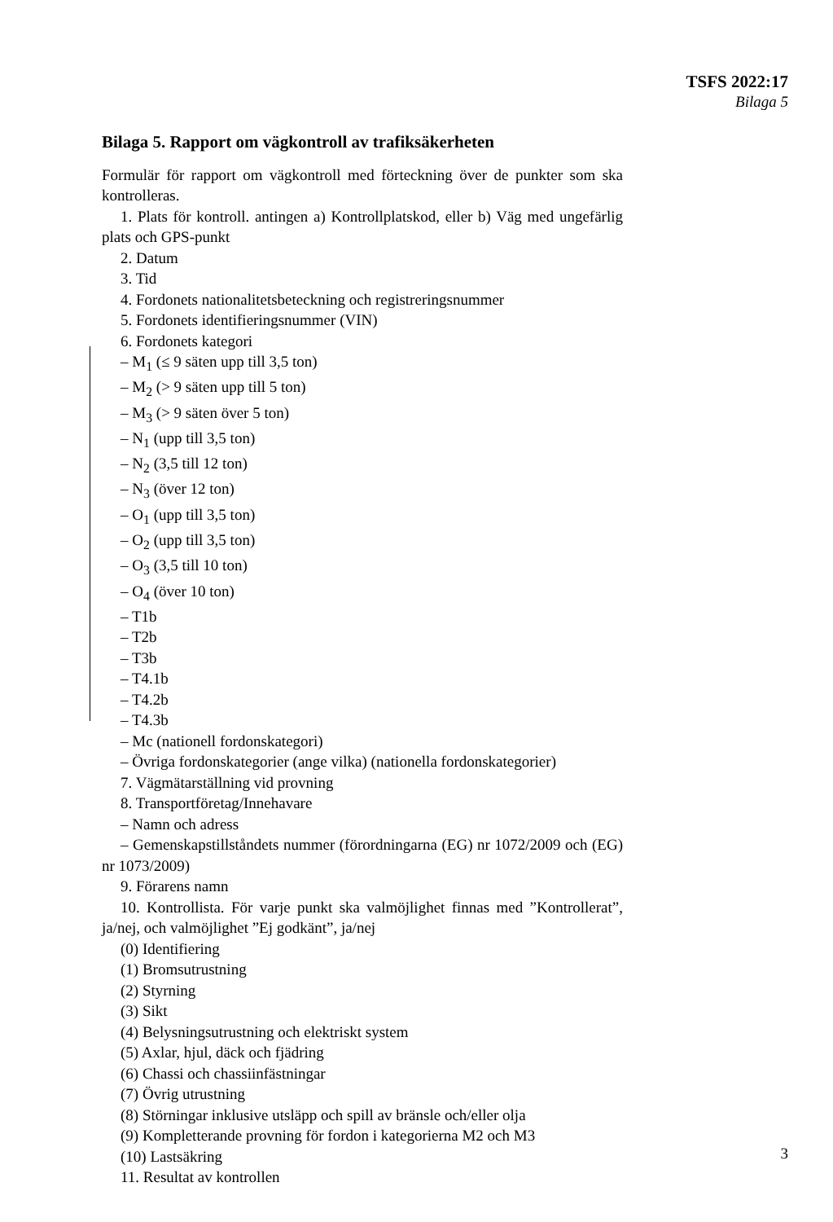TSFS 2022:17
Bilaga 5
Bilaga 5. Rapport om vägkontroll av trafiksäkerheten
Formulär för rapport om vägkontroll med förteckning över de punkter som ska kontrolleras.
1. Plats för kontroll. antingen a) Kontrollplatskod, eller b) Väg med ungefärlig plats och GPS-punkt
2. Datum
3. Tid
4. Fordonets nationalitetsbeteckning och registreringsnummer
5. Fordonets identifieringsnummer (VIN)
6. Fordonets kategori
– M<sub>1</sub> (≤ 9 säten upp till 3,5 ton)
– M<sub>2</sub> (> 9 säten upp till 5 ton)
– M<sub>3</sub> (> 9 säten över 5 ton)
– N<sub>1</sub> (upp till 3,5 ton)
– N<sub>2</sub> (3,5 till 12 ton)
– N<sub>3</sub> (över 12 ton)
– O<sub>1</sub> (upp till 3,5 ton)
– O<sub>2</sub> (upp till 3,5 ton)
– O<sub>3</sub> (3,5 till 10 ton)
– O<sub>4</sub> (över 10 ton)
– T1b
– T2b
– T3b
– T4.1b
– T4.2b
– T4.3b
– Mc (nationell fordonskategori)
– Övriga fordonskategorier (ange vilka) (nationella fordonskategorier)
7. Vägmätarställning vid provning
8. Transportföretag/Innehavare
– Namn och adress
– Gemenskapstillståndets nummer (förordningarna (EG) nr 1072/2009 och (EG) nr 1073/2009)
9. Förarens namn
10. Kontrollista. För varje punkt ska valmöjlighet finnas med ”Kontrollerat”, ja/nej, och valmöjlighet ”Ej godkänt”, ja/nej
(0) Identifiering
(1) Bromsutrustning
(2) Styrning
(3) Sikt
(4) Belysningsutrustning och elektriskt system
(5) Axlar, hjul, däck och fjädring
(6) Chassi och chassiinfästningar
(7) Övrig utrustning
(8) Störningar inklusive utsläpp och spill av bränsle och/eller olja
(9) Kompletterande provning för fordon i kategorierna M2 och M3
(10) Lastsäkring
11. Resultat av kontrollen
3